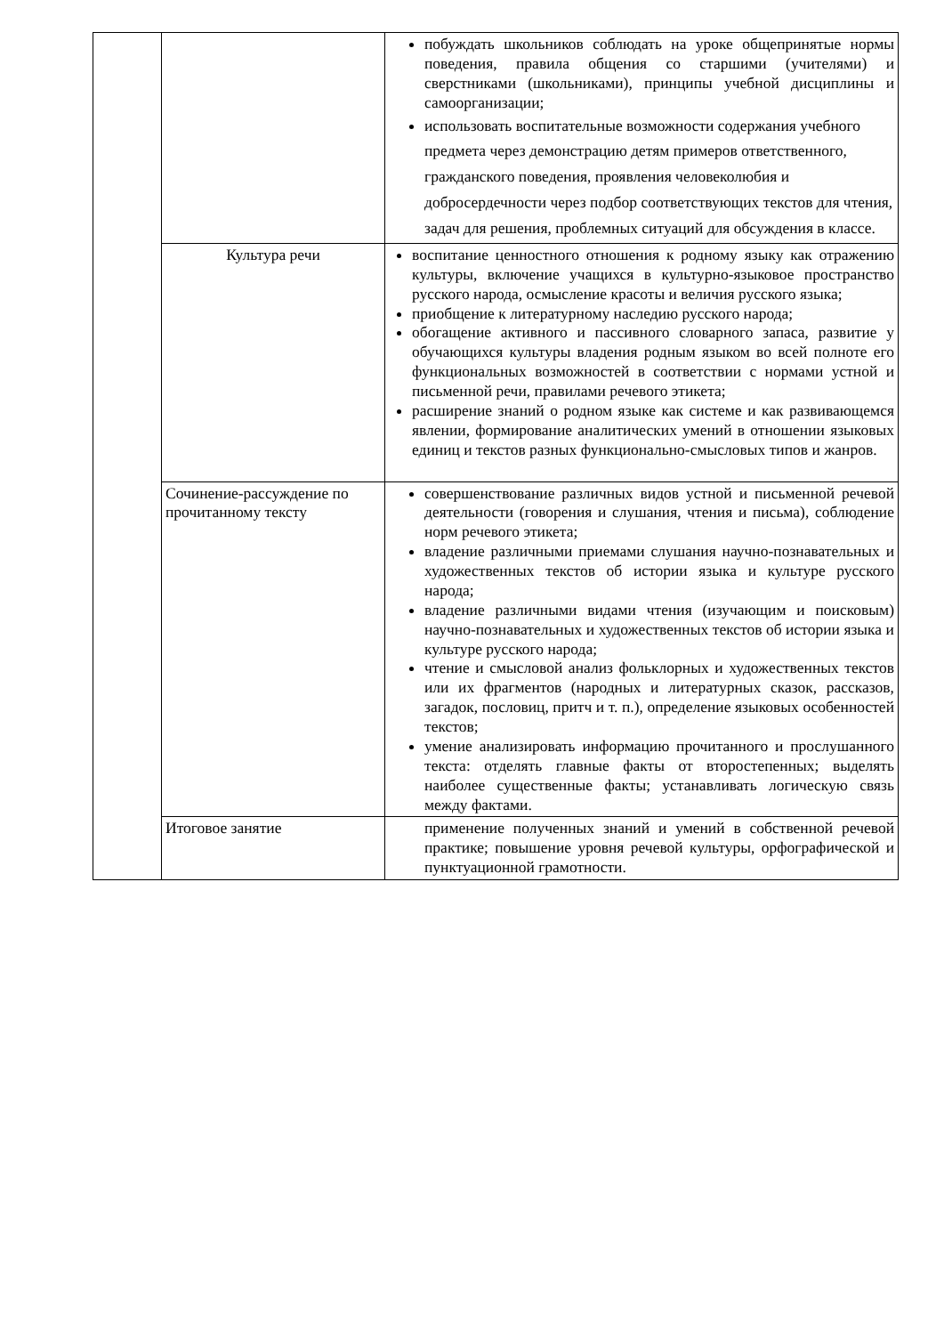| | | побуждать школьников соблюдать на уроке общепринятые нормы поведения, правила общения со старшими (учителями) и сверстниками (школьниками), принципы учебной дисциплины и самоорганизации; использовать воспитательные возможности содержания учебного предмета через демонстрацию детям примеров ответственного, гражданского поведения, проявления человеколюбия и добросердечности через подбор соответствующих текстов для чтения, задач для решения, проблемных ситуаций для обсуждения в классе. |
| | Культура речи | воспитание ценностного отношения к родному языку как отражению культуры, включение учащихся в культурно-языковое пространство русского народа, осмысление красоты и величия русского языка; приобщение к литературному наследию русского народа; обогащение активного и пассивного словарного запаса, развитие у обучающихся культуры владения родным языком во всей полноте его функциональных возможностей в соответствии с нормами устной и письменной речи, правилами речевого этикета; расширение знаний о родном языке как системе и как развивающемся явлении, формирование аналитических умений в отношении языковых единиц и текстов разных функционально-смысловых типов и жанров. |
| | Сочинение-рассуждение по прочитанному тексту | совершенствование различных видов устной и письменной речевой деятельности (говорения и слушания, чтения и письма), соблюдение норм речевого этикета; владение различными приемами слушания научно-познавательных и художественных текстов об истории языка и культуре русского народа; владение различными видами чтения (изучающим и поисковым) научно-познавательных и художественных текстов об истории языка и культуре русского народа; чтение и смысловой анализ фольклорных и художественных текстов или их фрагментов (народных и литературных сказок, рассказов, загадок, пословиц, притч и т. п.), определение языковых особенностей текстов; умение анализировать информацию прочитанного и прослушанного текста: отделять главные факты от второстепенных; выделять наиболее существенные факты; устанавливать логическую связь между фактами. |
| | Итоговое занятие | применение полученных знаний и умений в собственной речевой практике; повышение уровня речевой культуры, орфографической и пунктуационной грамотности. |